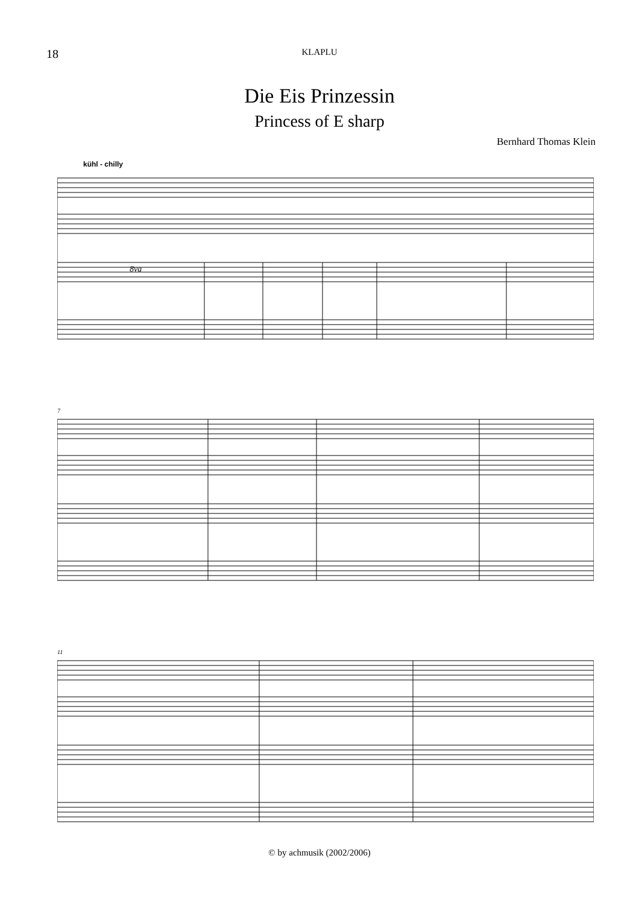18
KLAPLU
Die Eis Prinzessin
Princess of E sharp
Bernhard Thomas Klein
kühl - chilly
8va
7
11
© by achmusik (2002/2006)